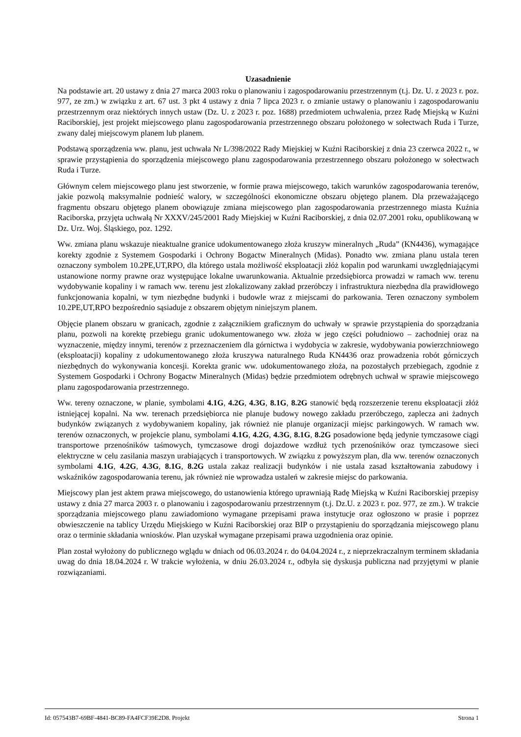Uzasadnienie
Na podstawie art. 20 ustawy z dnia 27 marca 2003 roku o planowaniu i zagospodarowaniu przestrzennym (t.j. Dz. U. z 2023 r. poz. 977, ze zm.) w związku z art. 67 ust. 3 pkt 4 ustawy z dnia 7 lipca 2023 r. o zmianie ustawy o planowaniu i zagospodarowaniu przestrzennym oraz niektórych innych ustaw (Dz. U. z 2023 r. poz. 1688) przedmiotem uchwalenia, przez Radę Miejską w Kuźni Raciborskiej, jest projekt miejscowego planu zagospodarowania przestrzennego obszaru położonego w sołectwach Ruda i Turze, zwany dalej miejscowym planem lub planem.
Podstawą sporządzenia ww. planu, jest uchwała Nr L/398/2022 Rady Miejskiej w Kuźni Raciborskiej z dnia 23 czerwca 2022 r., w sprawie przystąpienia do sporządzenia miejscowego planu zagospodarowania przestrzennego obszaru położonego w sołectwach Ruda i Turze.
Głównym celem miejscowego planu jest stworzenie, w formie prawa miejscowego, takich warunków zagospodarowania terenów, jakie pozwolą maksymalnie podnieść walory, w szczególności ekonomiczne obszaru objętego planem. Dla przeważającego fragmentu obszaru objętego planem obowiązuje zmiana miejscowego plan zagospodarowania przestrzennego miasta Kuźnia Raciborska, przyjęta uchwałą Nr XXXV/245/2001 Rady Miejskiej w Kuźni Raciborskiej, z dnia 02.07.2001 roku, opublikowaną w Dz. Urz. Woj. Śląskiego, poz. 1292.
Ww. zmiana planu wskazuje nieaktualne granice udokumentowanego złoża kruszyw mineralnych „Ruda” (KN4436), wymagające korekty zgodnie z Systemem Gospodarki i Ochrony Bogactw Mineralnych (Midas). Ponadto ww. zmiana planu ustala teren oznaczony symbolem 10.2PE,UT,RPO, dla którego ustala możliwość eksploatacji złóż kopalin pod warunkami uwzględniającymi ustanowione normy prawne oraz występujące lokalne uwarunkowania. Aktualnie przedsiębiorca prowadzi w ramach ww. terenu wydobywanie kopaliny i w ramach ww. terenu jest zlokalizowany zakład przeróbczy i infrastruktura niezbędna dla prawidłowego funkcjonowania kopalni, w tym niezbędne budynki i budowle wraz z miejscami do parkowania. Teren oznaczony symbolem 10.2PE,UT,RPO bezpośrednio sąsiaduje z obszarem objętym niniejszym planem.
Objęcie planem obszaru w granicach, zgodnie z załącznikiem graficznym do uchwały w sprawie przystąpienia do sporządzania planu, pozwoli na korektę przebiegu granic udokumentowanego ww. złoża w jego części południowo – zachodniej oraz na wyznaczenie, między innymi, terenów z przeznaczeniem dla górnictwa i wydobycia w zakresie, wydobywania powierzchniowego (eksploatacji) kopaliny z udokumentowanego złoża kruszywa naturalnego Ruda KN4436 oraz prowadzenia robót górniczych niezbędnych do wykonywania koncesji. Korekta granic ww. udokumentowanego złoża, na pozostałych przebiegach, zgodnie z Systemem Gospodarki i Ochrony Bogactw Mineralnych (Midas) będzie przedmiotem odrębnych uchwał w sprawie miejscowego planu zagospodarowania przestrzennego.
Ww. tereny oznaczone, w planie, symbolami 4.1G, 4.2G, 4.3G, 8.1G, 8.2G stanowić będą rozszerzenie terenu eksploatacji złóż istniejącej kopalni. Na ww. terenach przedsiębiorca nie planuje budowy nowego zakładu przeróbczego, zaplecza ani żadnych budynków związanych z wydobywaniem kopaliny, jak również nie planuje organizacji miejsc parkingowych. W ramach ww. terenów oznaczonych, w projekcie planu, symbolami 4.1G, 4.2G, 4.3G, 8.1G, 8.2G posadowione będą jedynie tymczasowe ciągi transportowe przenośników taśmowych, tymczasowe drogi dojazdowe wzdłuż tych przenośników oraz tymczasowe sieci elektryczne w celu zasilania maszyn urabiających i transportowych. W związku z powyższym plan, dla ww. terenów oznaczonych symbolami 4.1G, 4.2G, 4.3G, 8.1G, 8.2G ustala zakaz realizacji budynków i nie ustala zasad kształtowania zabudowy i wskaźników zagospodarowania terenu, jak również nie wprowadza ustaleń w zakresie miejsc do parkowania.
Miejscowy plan jest aktem prawa miejscowego, do ustanowienia którego uprawniają Radę Miejską w Kuźni Raciborskiej przepisy ustawy z dnia 27 marca 2003 r. o planowaniu i zagospodarowaniu przestrzennym (t.j. Dz.U. z 2023 r. poz. 977, ze zm.). W trakcie sporządzania miejscowego planu zawiadomiono wymagane przepisami prawa instytucje oraz ogłoszono w prasie i poprzez obwieszczenie na tablicy Urzędu Miejskiego w Kuźni Raciborskiej oraz BIP o przystąpieniu do sporządzania miejscowego planu oraz o terminie składania wniosków. Plan uzyskał wymagane przepisami prawa uzgodnienia oraz opinie.
Plan został wyłożony do publicznego wglądu w dniach od 06.03.2024 r. do 04.04.2024 r., z nieprzekraczalnym terminem składania uwag do dnia 18.04.2024 r. W trakcie wyłożenia, w dniu 26.03.2024 r., odbyła się dyskusja publiczna nad przyjętymi w planie rozwiązaniami.
Id: 057543B7-69BF-4841-BC89-FA4FCF39E2D8. Projekt Strona 1